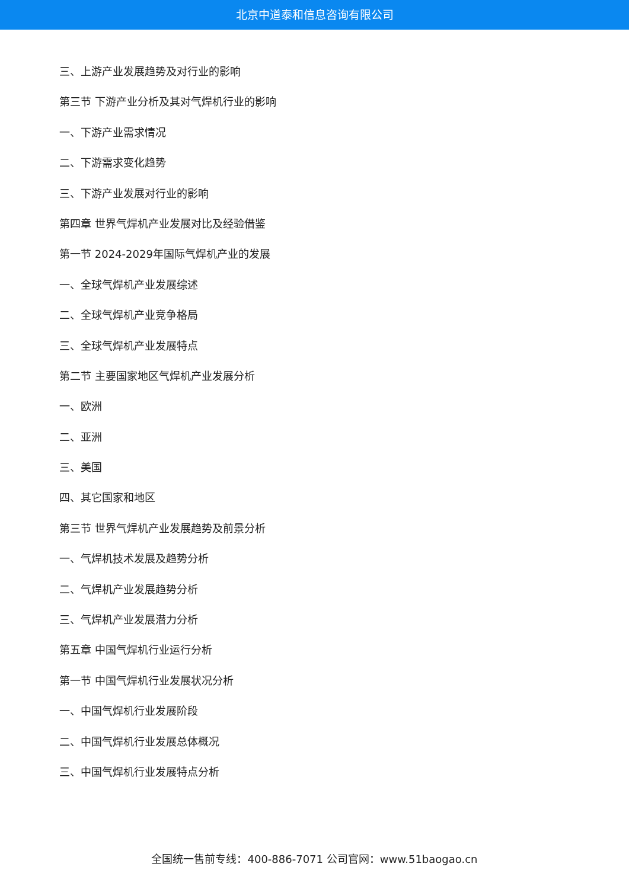北京中道泰和信息咨询有限公司
三、上游产业发展趋势及对行业的影响
第三节 下游产业分析及其对气焊机行业的影响
一、下游产业需求情况
二、下游需求变化趋势
三、下游产业发展对行业的影响
第四章 世界气焊机产业发展对比及经验借鉴
第一节 2024-2029年国际气焊机产业的发展
一、全球气焊机产业发展综述
二、全球气焊机产业竞争格局
三、全球气焊机产业发展特点
第二节 主要国家地区气焊机产业发展分析
一、欧洲
二、亚洲
三、美国
四、其它国家和地区
第三节 世界气焊机产业发展趋势及前景分析
一、气焊机技术发展及趋势分析
二、气焊机产业发展趋势分析
三、气焊机产业发展潜力分析
第五章 中国气焊机行业运行分析
第一节 中国气焊机行业发展状况分析
一、中国气焊机行业发展阶段
二、中国气焊机行业发展总体概况
三、中国气焊机行业发展特点分析
全国统一售前专线：400-886-7071 公司官网：www.51baogao.cn